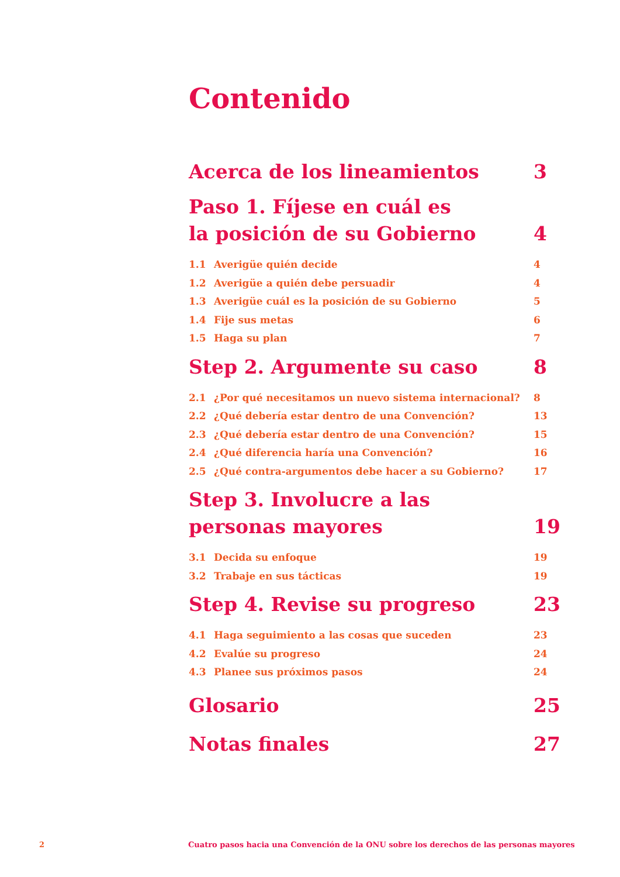Contenido
Acerca de los lineamientos 3
Paso 1. Fíjese en cuál es
la posición de su Gobierno 4
1.1 Averigüe quién decide 4
1.2 Averigüe a quién debe persuadir 4
1.3 Averigüe cuál es la posición de su Gobierno 5
1.4 Fije sus metas 6
1.5 Haga su plan 7
Step 2. Argumente su caso 8
2.1 ¿Por qué necesitamos un nuevo sistema internacional? 8
2.2 ¿Qué debería estar dentro de una Convención? 13
2.3 ¿Qué debería estar dentro de una Convención? 15
2.4 ¿Qué diferencia haría una Convención? 16
2.5 ¿Qué contra-argumentos debe hacer a su Gobierno? 17
Step 3. Involucre a las
personas mayores 19
3.1 Decida su enfoque 19
3.2 Trabaje en sus tácticas 19
Step 4. Revise su progreso 23
4.1 Haga seguimiento a las cosas que suceden 23
4.2 Evalúe su progreso 24
4.3 Planee sus próximos pasos 24
Glosario 25
Notas finales 27
2 Cuatro pasos hacia una Convención de la ONU sobre los derechos de las personas mayores